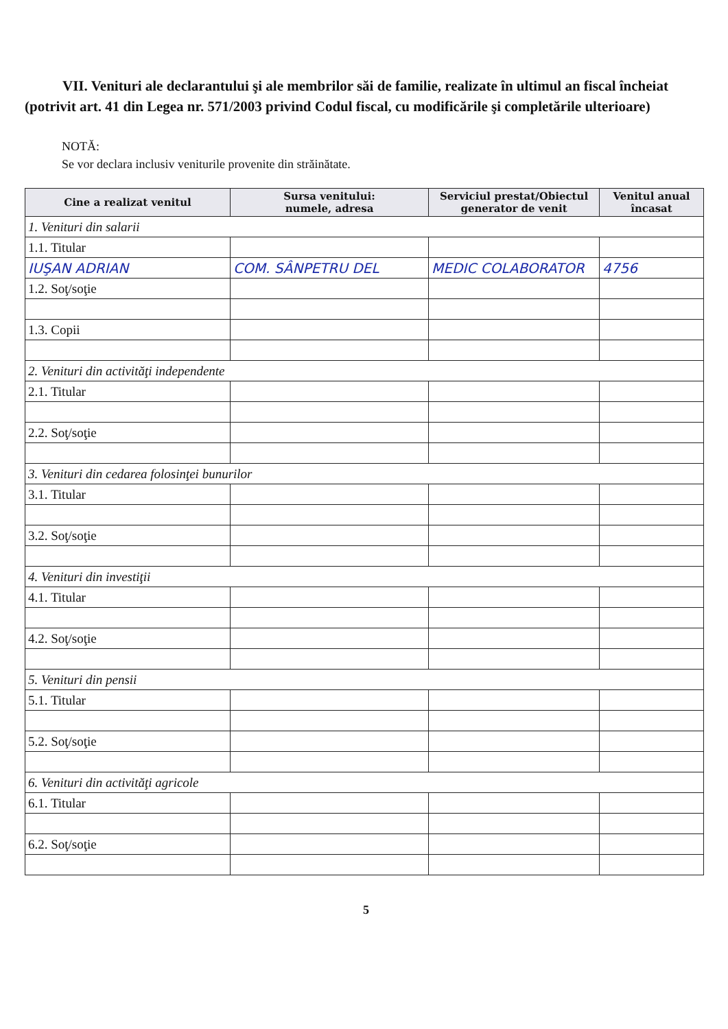VII. Venituri ale declarantului şi ale membrilor săi de familie, realizate în ultimul an fiscal încheiat (potrivit art. 41 din Legea nr. 571/2003 privind Codul fiscal, cu modificările şi completările ulterioare)
NOTĂ:
Se vor declara inclusiv veniturile provenite din străinătate.
| Cine a realizat venitul | Sursa venitului: numele, adresa | Serviciul prestat/Obiectul generator de venit | Venitul anual încasat |
| --- | --- | --- | --- |
| 1. Venituri din salarii | | | |
| 1.1. Titular | | | |
| IUŞAN ADRIAN | COM. SÂNPETRU DEL | MEDIC COLABORATOR | 4756 |
| 1.2. Soţ/soţie | | | |
| 1.3. Copii | | | |
| 2. Venituri din activităţi independente | | | |
| 2.1. Titular | | | |
| 2.2. Soţ/soţie | | | |
| 3. Venituri din cedarea folosinţei bunurilor | | | |
| 3.1. Titular | | | |
| 3.2. Soţ/soţie | | | |
| 4. Venituri din investiţii | | | |
| 4.1. Titular | | | |
| 4.2. Soţ/soţie | | | |
| 5. Venituri din pensii | | | |
| 5.1. Titular | | | |
| 5.2. Soţ/soţie | | | |
| 6. Venituri din activităţi agricole | | | |
| 6.1. Titular | | | |
| 6.2. Soţ/soţie | | | |
5